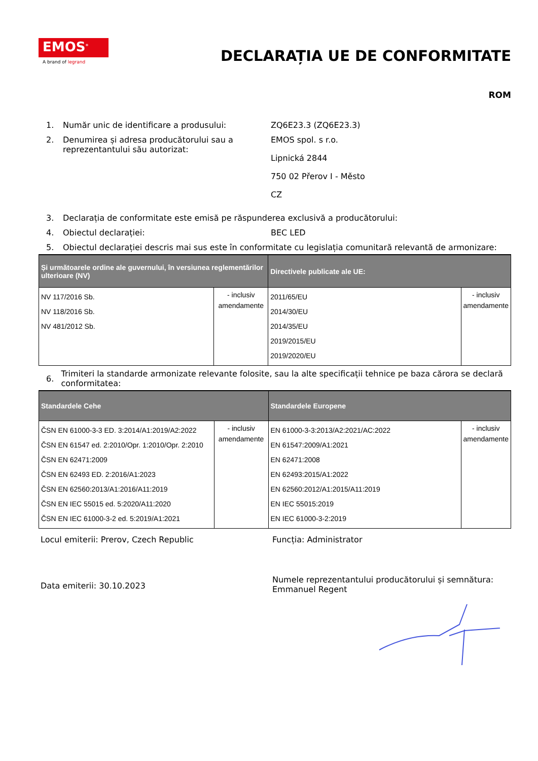EMOS<sup>®</sup>
A brand of legrand
DECLARAȚIA UE DE CONFORMITATE
ROM
1. Număr unic de identificare a produsului: ZQ6E23.3 (ZQ6E23.3)
2. Denumirea și adresa producătorului sau a reprezentantului său autorizat:
EMOS spol. s r.o.
Lipnická 2844
750 02 Přerov I - Město
CZ
3. Declarația de conformitate este emisă pe răspunderea exclusivă a producătorului:
4. Obiectul declarației: BEC LED
5. Obiectul declarației descris mai sus este în conformitate cu legislația comunitară relevantă de armonizare:
| Și următoarele ordine ale guvernului, în versiunea reglementărilor ulterioare (NV) | | Directivele publicate ale UE: | |
| --- | --- | --- | --- |
| NV 117/2016 Sb. NV 118/2016 Sb. NV 481/2012 Sb. | - inclusiv amendamente | 2011/65/EU 2014/30/EU 2014/35/EU 2019/2015/EU 2019/2020/EU | - inclusiv amendamente |
6.
Trimiteri la standarde armonizate relevante folosite, sau la alte specificații tehnice pe baza cărora se declară conformitatea:
| Standardele Cehe | | Standardele Europene | |
| --- | --- | --- | --- |
| ČSN EN 61000-3-3 ED. 3:2014/A1:2019/A2:2022 ČSN EN 61547 ed. 2:2010/Opr. 1:2010/Opr. 2:2010 ČSN EN 62471:2009 ČSN EN 62493 ED. 2:2016/A1:2023 ČSN EN 62560:2013/A1:2016/A11:2019 ČSN EN IEC 55015 ed. 5:2020/A11:2020 ČSN EN IEC 61000-3-2 ed. 5:2019/A1:2021 | - inclusiv amendamente | EN 61000-3-3:2013/A2:2021/AC:2022 EN 61547:2009/A1:2021 EN 62471:2008 EN 62493:2015/A1:2022 EN 62560:2012/A1:2015/A11:2019 EN IEC 55015:2019 EN IEC 61000-3-2:2019 | - inclusiv amendamente |
Locul emiterii: Prerov, Czech Republic Funcția: Administrator
Data emiterii: 30.10.2023
Numele reprezentantului producătorului și semnătura:
Emmanuel Regent